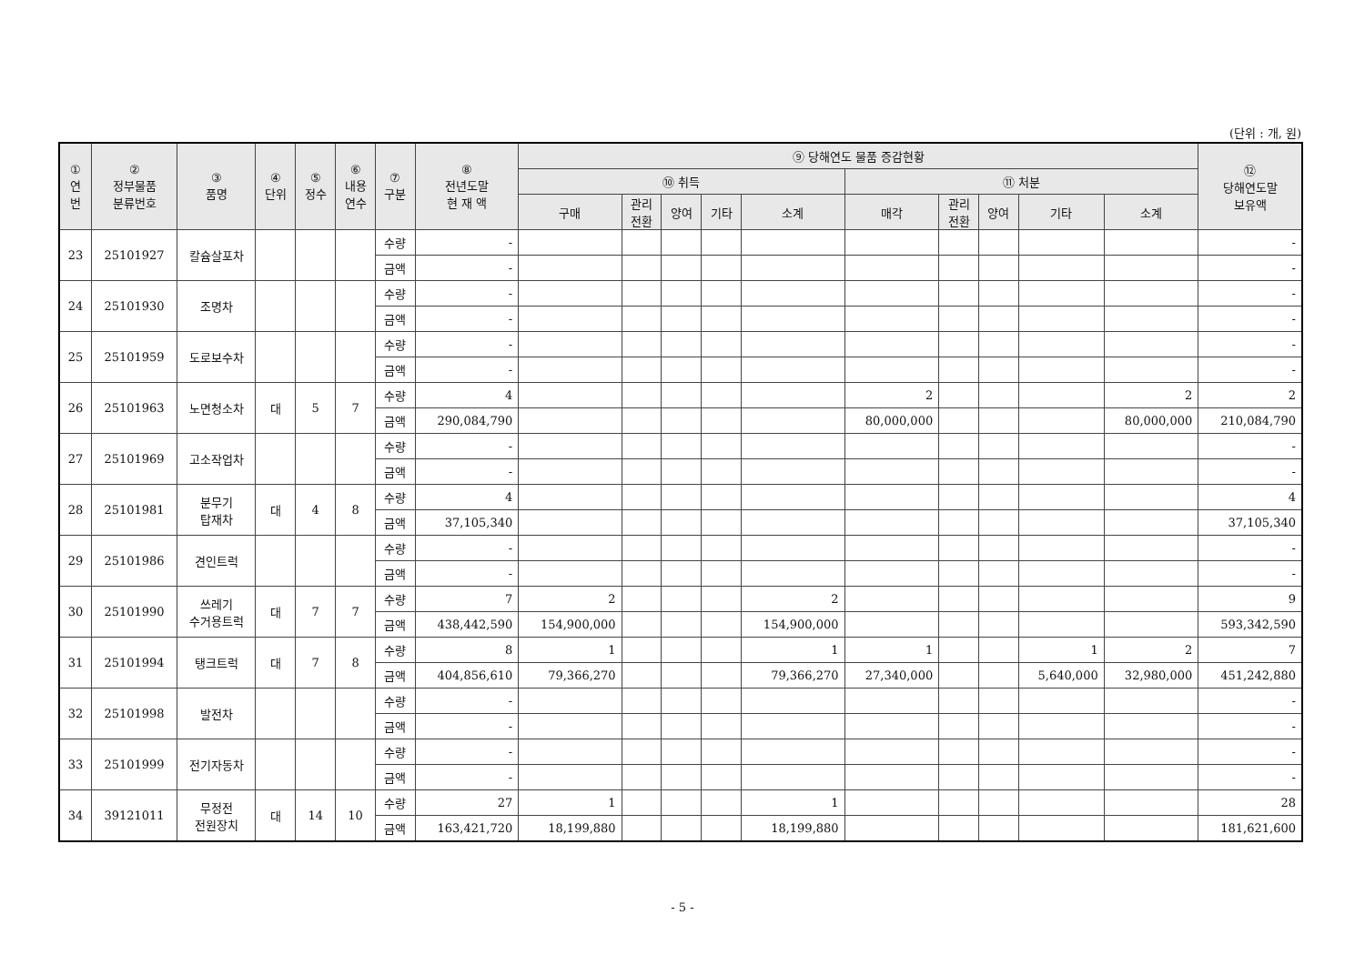(단위 : 개, 원)
| ① 연 번 | ② 정부물품 분류번호 | ③ 품명 | ④ 단위 | ⑤ 정수 | ⑥ 내용 연수 | ⑦ 구분 | ⑧ 전년도말 현 재 액 | ⑨ 당해연도 물품 증감현황 | | | | | | | | | | ⑫ 당해연도말 보유액 |
| --- | --- | --- | --- | --- | --- | --- | --- | --- | --- | --- | --- | --- | --- | --- | --- | --- | --- | --- |
| | | | | | | | | ⑩ 취득 | | | | | ⑪ 처분 | | | | | |
| | | | | | | | | 구매 | 관리 전환 | 양여 | 기타 | 소계 | 매각 | 관리 전환 | 양여 | 기타 | 소계 | |
| 23 | 25101927 | 칼슘살포차 | | | | 수량 | - | | | | | | | | | | | - |
| | | | | | | 금액 | - | | | | | | | | | | | - |
| 24 | 25101930 | 조명차 | | | | 수량 | - | | | | | | | | | | | - |
| | | | | | | 금액 | - | | | | | | | | | | | - |
| 25 | 25101959 | 도로보수차 | | | | 수량 | - | | | | | | | | | | | - |
| | | | | | | 금액 | - | | | | | | | | | | | - |
| 26 | 25101963 | 노면청소차 | 대 | 5 | 7 | 수량 | 4 | | | | | | 2 | | | | 2 | 2 |
| | | | | | | 금액 | 290,084,790 | | | | | | 80,000,000 | | | | 80,000,000 | 210,084,790 |
| 27 | 25101969 | 고소작업차 | | | | 수량 | - | | | | | | | | | | | - |
| | | | | | | 금액 | - | | | | | | | | | | | - |
| 28 | 25101981 | 분무기 탑재차 | 대 | 4 | 8 | 수량 | 4 | | | | | | | | | | | 4 |
| | | | | | | 금액 | 37,105,340 | | | | | | | | | | | 37,105,340 |
| 29 | 25101986 | 견인트럭 | | | | 수량 | - | | | | | | | | | | | - |
| | | | | | | 금액 | - | | | | | | | | | | | - |
| 30 | 25101990 | 쓰레기 수거용트럭 | 대 | 7 | 7 | 수량 | 7 | 2 | | | | 2 | | | | | | 9 |
| | | | | | | 금액 | 438,442,590 | 154,900,000 | | | | 154,900,000 | | | | | | 593,342,590 |
| 31 | 25101994 | 탱크트럭 | 대 | 7 | 8 | 수량 | 8 | 1 | | | | 1 | 1 | | | 1 | 2 | 7 |
| | | | | | | 금액 | 404,856,610 | 79,366,270 | | | | 79,366,270 | 27,340,000 | | | 5,640,000 | 32,980,000 | 451,242,880 |
| 32 | 25101998 | 발전차 | | | | 수량 | - | | | | | | | | | | | - |
| | | | | | | 금액 | - | | | | | | | | | | | - |
| 33 | 25101999 | 전기자동차 | | | | 수량 | - | | | | | | | | | | | - |
| | | | | | | 금액 | - | | | | | | | | | | | - |
| 34 | 39121011 | 무정전 전원장치 | 대 | 14 | 10 | 수량 | 27 | 1 | | | | 1 | | | | | | 28 |
| | | | | | | 금액 | 163,421,720 | 18,199,880 | | | | 18,199,880 | | | | | | 181,621,600 |
- 5 -